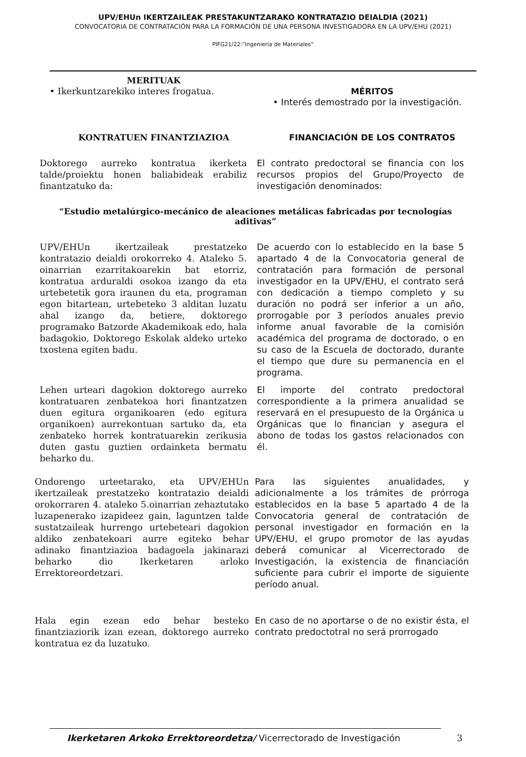UPV/EHUn IKERTZAILEAK PRESTAKUNTZARAKO KONTRATAZIO DEIALDIA (2021)
CONVOCATORIA DE CONTRATACIÓN PARA LA FORMACIÓN DE UNA PERSONA INVESTIGADORA EN LA UPV/EHU (2021)
PIFG21/22:”Ingeniería de Materiales”
MERITUAK
• Ikerkuntzarekiko interes frogatua.
MÉRITOS
• Interés demostrado por la investigación.
KONTRATUEN FINANTZIAZIOA FINANCIACIÓN DE LOS CONTRATOS
Doktorego aurreko kontratua ikerketa talde/proiektu honen baliabideak erabiliz finantzatuko da:
El contrato predoctoral se financia con los recursos propios del Grupo/Proyecto de investigación denominados:
“Estudio metalúrgico-mecánico de aleaciones metálicas fabricadas por tecnologías aditivas”
UPV/EHUn ikertzaileak prestatzeko kontratazio deialdi orokorreko 4. Ataleko 5. oinarrian ezarritakoarekin bat etorriz, kontratua arduraldi osokoa izango da eta urtebetetik gora iraunen du eta, programan egon bitartean, urtebeteko 3 alditan luzatu ahal izango da, betiere, doktorego programako Batzorde Akademikoak edo, hala badagokio, Doktorego Eskolak aldeko urteko txostena egiten badu.
De acuerdo con lo establecido en la base 5 apartado 4 de la Convocatoria general de contratación para formación de personal investigador en la UPV/EHU, el contrato será con dedicación a tiempo completo y su duración no podrá ser inferior a un año, prorrogable por 3 períodos anuales previo informe anual favorable de la comisión académica del programa de doctorado, o en su caso de la Escuela de doctorado, durante el tiempo que dure su permanencia en el programa.
Lehen urteari dagokion doktorego aurreko kontratuaren zenbatekoa hori finantzatzen duen egitura organikoaren (edo egitura organikoen) aurrekontuan sartuko da, eta zenbateko horrek kontratuarekin zerikusia duten gastu guztien ordainketa bermatu beharko du.
El importe del contrato predoctoral correspondiente a la primera anualidad se reservará en el presupuesto de la Orgánica u Orgánicas que lo financian y asegura el abono de todas los gastos relacionados con él.
Ondorengo urteetarako, eta UPV/EHUn ikertzaileak prestatzeko kontratazio deialdi orokorraren 4. ataleko 5.oinarrian zehaztutako luzapenerako izapideez gain, laguntzen talde sustatzaileak hurrengo urtebeteari dagokion aldiko zenbatekoari aurre egiteko behar adinako finantziazioa badagoela jakinarazi beharko dio Ikerketaren arloko Errektoreordetzari.
Para las siguientes anualidades, y adicionalmente a los trámites de prórroga establecidos en la base 5 apartado 4 de la Convocatoria general de contratación de personal investigador en formación en la UPV/EHU, el grupo promotor de las ayudas deberá comunicar al Vicerrectorado de Investigación, la existencia de financiación suficiente para cubrir el importe de siguiente período anual.
Hala egin ezean edo behar besteko finantziaziorik izan ezean, doktorego aurreko kontratua ez da luzatuko.
En caso de no aportarse o de no existir ésta, el contrato predoctotral no será prorrogado
Ikerketaren Arkoko Errektoreordetza/ Vicerrectorado de Investigación 3